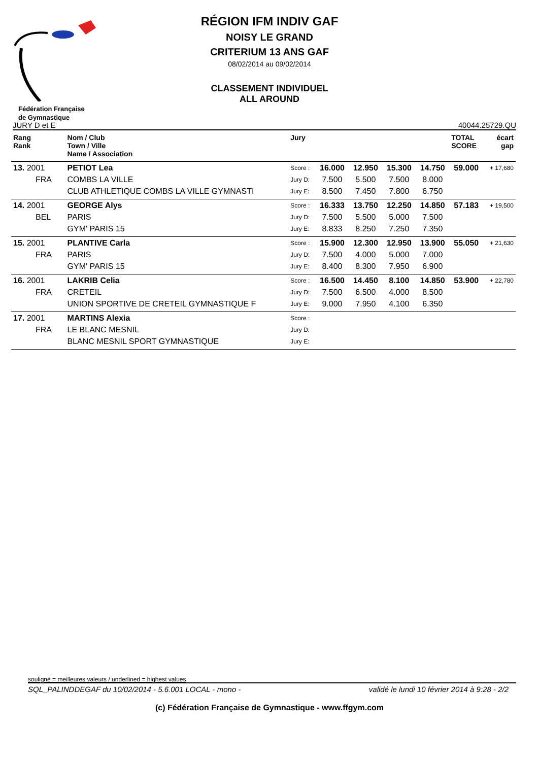Fédération Française
de Gymnastique
RÉGION IFM INDIV GAF
NOISY LE GRAND
CRITERIUM 13 ANS GAF
08/02/2014 au 09/02/2014
CLASSEMENT INDIVIDUEL
ALL AROUND
JURY D et E 40044.25729.QU
| Rang Rank | | Nom / Club Town / Ville Name / Association | Jury | | | | | TOTAL SCORE | écart gap |
| --- | --- | --- | --- | --- | --- | --- | --- | --- | --- |
| 13. 2001 | | PETIOT Lea | Score : | 16.000 | 12.950 | 15.300 | 14.750 | 59.000 | + 17,680 |
| FRA | | COMBS LA VILLE | Jury D: | 7.500 | 5.500 | 7.500 | 8.000 | | |
| | | CLUB ATHLETIQUE COMBS LA VILLE GYMNASTI | Jury E: | 8.500 | 7.450 | 7.800 | 6.750 | | |
| 14. 2001 | | GEORGE Alys | Score : | 16.333 | 13.750 | 12.250 | 14.850 | 57.183 | + 19,500 |
| BEL | | PARIS | Jury D: | 7.500 | 5.500 | 5.000 | 7.500 | | |
| | | GYM' PARIS 15 | Jury E: | 8.833 | 8.250 | 7.250 | 7.350 | | |
| 15. 2001 | | PLANTIVE Carla | Score : | 15.900 | 12.300 | 12.950 | 13.900 | 55.050 | + 21,630 |
| FRA | | PARIS | Jury D: | 7.500 | 4.000 | 5.000 | 7.000 | | |
| | | GYM' PARIS 15 | Jury E: | 8.400 | 8.300 | 7.950 | 6.900 | | |
| 16. 2001 | | LAKRIB Celia | Score : | 16.500 | 14.450 | 8.100 | 14.850 | 53.900 | + 22,780 |
| FRA | | CRETEIL | Jury D: | 7.500 | 6.500 | 4.000 | 8.500 | | |
| | | UNION SPORTIVE DE CRETEIL GYMNASTIQUE F | Jury E: | 9.000 | 7.950 | 4.100 | 6.350 | | |
| 17. 2001 | | MARTINS Alexia | Score : | | | | | | |
| FRA | | LE BLANC MESNIL | Jury D: | | | | | | |
| | | BLANC MESNIL SPORT GYMNASTIQUE | Jury E: | | | | | | |
souligné = meilleures valeurs / underlined = highest values
SQL_PALINDDEGAF du 10/02/2014 - 5.6.001 LOCAL - mono - validé le lundi 10 février 2014 à 9:28 - 2/2
(c) Fédération Française de Gymnastique - www.ffgym.com